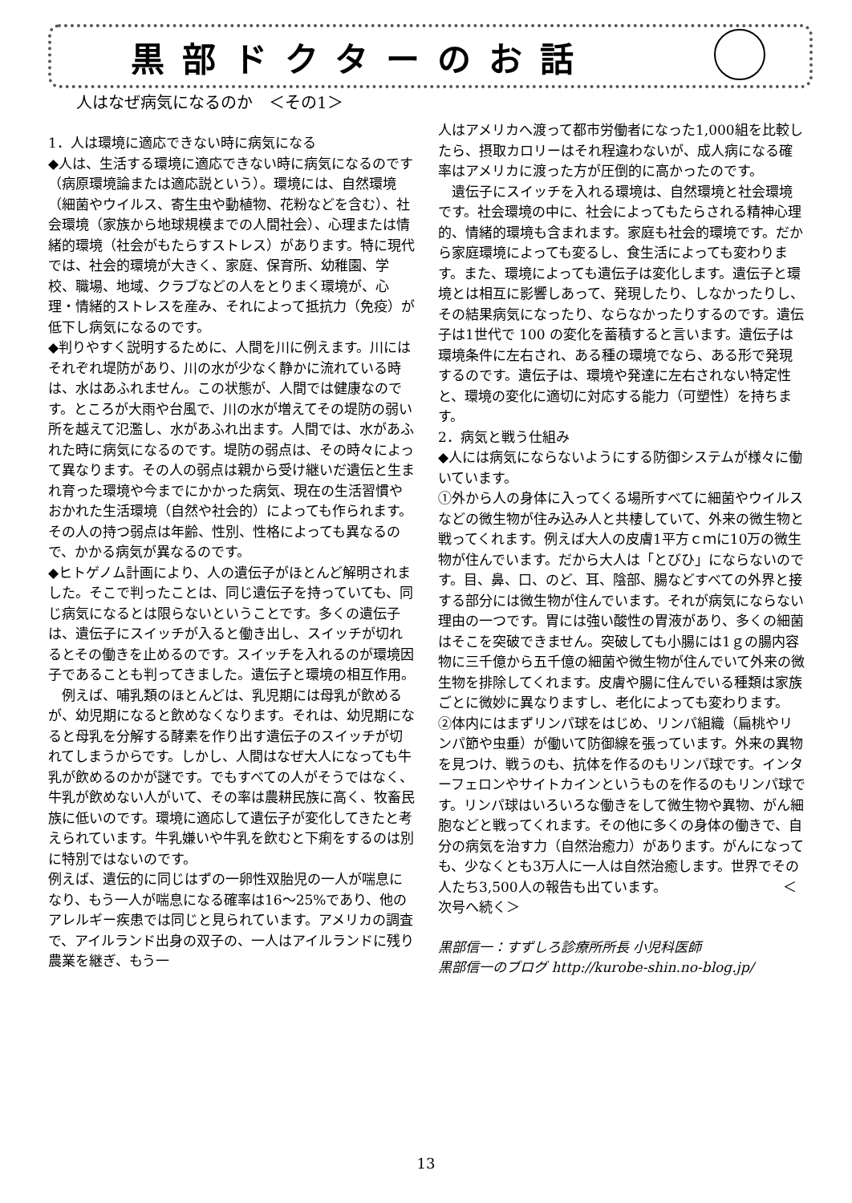黒部ドクターのお話
人はなぜ病気になるのか　＜その1＞
1．人は環境に適応できない時に病気になる
◆人は、生活する環境に適応できない時に病気になるのです（病原環境論または適応説という）。環境には、自然環境（細菌やウイルス、寄生虫や動植物、花粉などを含む）、社会環境（家族から地球規模までの人間社会）、心理または情緒的環境（社会がもたらすストレス）があります。特に現代では、社会的環境が大きく、家庭、保育所、幼稚園、学校、職場、地域、クラブなどの人をとりまく環境が、心理・情緒的ストレスを産み、それによって抵抗力（免疫）が低下し病気になるのです。
◆判りやすく説明するために、人間を川に例えます。川にはそれぞれ堤防があり、川の水が少なく静かに流れている時は、水はあふれません。この状態が、人間では健康なのです。ところが大雨や台風で、川の水が増えてその堤防の弱い所を越えて氾濫し、水があふれ出ます。人間では、水があふれた時に病気になるのです。堤防の弱点は、その時々によって異なります。その人の弱点は親から受け継いだ遺伝と生まれ育った環境や今までにかかった病気、現在の生活習慣やおかれた生活環境（自然や社会的）によっても作られます。その人の持つ弱点は年齢、性別、性格によっても異なるので、かかる病気が異なるのです。
◆ヒトゲノム計画により、人の遺伝子がほとんど解明されました。そこで判ったことは、同じ遺伝子を持っていても、同じ病気になるとは限らないということです。多くの遺伝子は、遺伝子にスイッチが入ると働き出し、スイッチが切れるとその働きを止めるのです。スイッチを入れるのが環境因子であることも判ってきました。遺伝子と環境の相互作用。
　例えば、哺乳類のほとんどは、乳児期には母乳が飲めるが、幼児期になると飲めなくなります。それは、幼児期になると母乳を分解する酵素を作り出す遺伝子のスイッチが切れてしまうからです。しかし、人間はなぜ大人になっても牛乳が飲めるのかが謎です。でもすべての人がそうではなく、牛乳が飲めない人がいて、その率は農耕民族に高く、牧畜民族に低いのです。環境に適応して遺伝子が変化してきたと考えられています。牛乳嫌いや牛乳を飲むと下痢をするのは別に特別ではないのです。
例えば、遺伝的に同じはずの一卵性双胎児の一人が喘息になり、もう一人が喘息になる確率は16〜25%であり、他のアレルギー疾患では同じと見られています。アメリカの調査で、アイルランド出身の双子の、一人はアイルランドに残り農業を継ぎ、もう一
人はアメリカへ渡って都市労働者になった1,000組を比較したら、摂取カロリーはそれ程違わないが、成人病になる確率はアメリカに渡った方が圧倒的に高かったのです。
　遺伝子にスイッチを入れる環境は、自然環境と社会環境です。社会環境の中に、社会によってもたらされる精神心理的、情緒的環境も含まれます。家庭も社会的環境です。だから家庭環境によっても変るし、食生活によっても変わります。また、環境によっても遺伝子は変化します。遺伝子と環境とは相互に影響しあって、発現したり、しなかったりし、その結果病気になったり、ならなかったりするのです。遺伝子は1世代で 100 の変化を蓄積すると言います。遺伝子は環境条件に左右され、ある種の環境でなら、ある形で発現するのです。遺伝子は、環境や発達に左右されない特定性と、環境の変化に適切に対応する能力（可塑性）を持ちます。
2．病気と戦う仕組み
◆人には病気にならないようにする防御システムが様々に働いています。
①外から人の身体に入ってくる場所すべてに細菌やウイルスなどの微生物が住み込み人と共棲していて、外来の微生物と戦ってくれます。例えば大人の皮膚1平方ｃｍに10万の微生物が住んでいます。だから大人は「とびひ」にならないのです。目、鼻、口、のど、耳、陰部、腸などすべての外界と接する部分には微生物が住んでいます。それが病気にならない理由の一つです。胃には強い酸性の胃液があり、多くの細菌はそこを突破できません。突破しても小腸には1ｇの腸内容物に三千億から五千億の細菌や微生物が住んでいて外来の微生物を排除してくれます。皮膚や腸に住んでいる種類は家族ごとに微妙に異なりますし、老化によっても変わります。
②体内にはまずリンパ球をはじめ、リンパ組織（扁桃やリンパ節や虫垂）が働いて防御線を張っています。外来の異物を見つけ、戦うのも、抗体を作るのもリンパ球です。インターフェロンやサイトカインというものを作るのもリンパ球です。リンパ球はいろいろな働きをして微生物や異物、がん細胞などと戦ってくれます。その他に多くの身体の働きで、自分の病気を治す力（自然治癒力）があります。がんになっても、少なくとも3万人に一人は自然治癒します。世界でその人たち3,500人の報告も出ています。　　　　　　　　　＜次号へ続く＞
黒部信一：すずしろ診療所所長 小児科医師
黒部信一のブログ http://kurobe-shin.no-blog.jp/
13